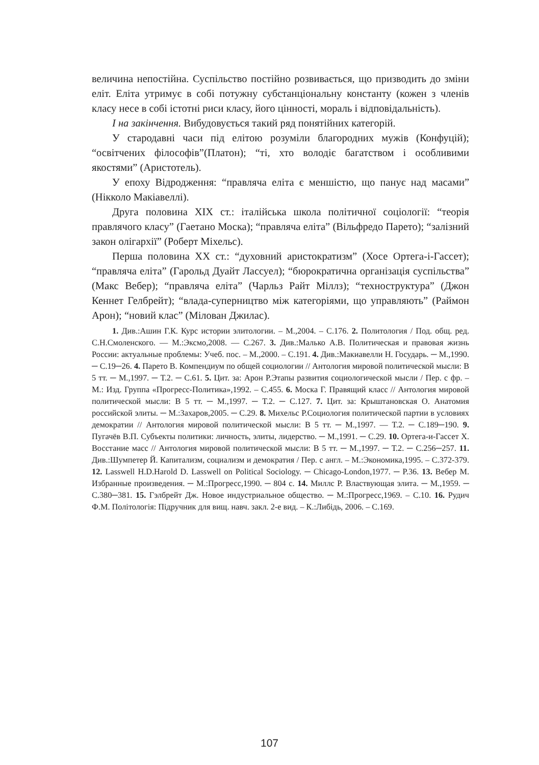величина непостійна. Суспільство постійно розвивається, що призводить до зміни еліт. Еліта утримує в собі потужну субстанціональну константу (кожен з членів класу несе в собі істотні риси класу, його цінності, мораль і відповідальність).
І на закінчення. Вибудовується такий ряд понятійних категорій.
У стародавні часи під елітою розуміли благородних мужів (Конфуцій); “освітчених філософів”(Платон); “ті, хто володіє багатством і особливими якостями” (Аристотель).
У епоху Відродження: “правляча еліта є меншістю, що панує над масами” (Нікколо Макіавеллі).
Друга половина XIX ст.: італійська школа політичної соціології: “теорія правлячого класу” (Гаетано Моска); “правляча еліта” (Вільфредо Парето); “залізний закон олігархії” (Роберт Міхельс).
Перша половина XX ст.: “духовний аристократизм” (Хосе Ортега-і-Гассет); “правляча еліта” (Гарольд Дуайт Лассуел); “бюрократична організація суспільства” (Макс Вебер); “правляча еліта” (Чарльз Райт Міллз); “техноструктура” (Джон Кеннет Гелбрейт); “влада-суперництво між категоріями, що управляють” (Раймон Арон); “новий клас” (Мілован Джилас).
1. Див.:Ашин Г.К. Курс истории элитологии. – М.,2004. – С.176. 2. Политология / Под. общ. ред. С.Н.Смоленского. — М.:Эксмо,2008. — С.267. 3. Див.:Малько А.В. Политическая и правовая жизнь России: актуальные проблемы: Учеб. пос. – М.,2000. – С.191. 4. Див.:Макиавелли Н. Государь. ─ М.,1990. ─ С.19─26. 4. Парето В. Компендиум по общей социологии // Антология мировой политической мысли: В 5 тт. ─ М.,1997. ─ Т.2. ─ С.61. 5. Цит. за: Арон Р.Этапы развития социологической мысли / Пер. с фр. – М.: Изд. Группа «Прогресс-Политика»,1992. – С.455. 6. Моска Г. Правящий класс // Антология мировой политической мысли: В 5 тт. ─ М.,1997. ─ Т.2. ─ С.127. 7. Цит. за: Крыштановская О. Анатомия российской элиты. ─ М.:Захаров,2005. ─ С.29. 8. Михельс Р.Социология политической партии в условиях демократии // Антология мировой политической мысли: В 5 тт. ─ М.,1997. — Т.2. ─ С.189─190. 9. Пугачёв В.П. Субъекты политики: личность, элиты, лидерство. ─ М.,1991. ─ С.29. 10. Ортега-и-Гассет Х. Восстание масс // Антология мировой политической мысли: В 5 тт. ─ М.,1997. ─ Т.2. ─ С.256─257. 11. Див.:Шумпетер Й. Капитализм, социализм и демократия / Пер. с англ. – М.:Экономика,1995. – С.372-379. 12. Lasswell H.D.Harold D. Lasswell on Political Sociology. ─ Chicago-London,1977. ─ P.36. 13. Вебер М. Избранные произведения. ─ М.:Прогресс,1990. ─ 804 с. 14. Миллс Р. Властвующая элита. ─ М.,1959. ─ С.380─381. 15. Гэлбрейт Дж. Новое индустриальное общество. ─ М.:Прогресс,1969. – С.10. 16. Рудич Ф.М. Політологія: Підручник для вищ. навч. закл. 2-е вид. – К.:Либідь, 2006. – С.169.
107